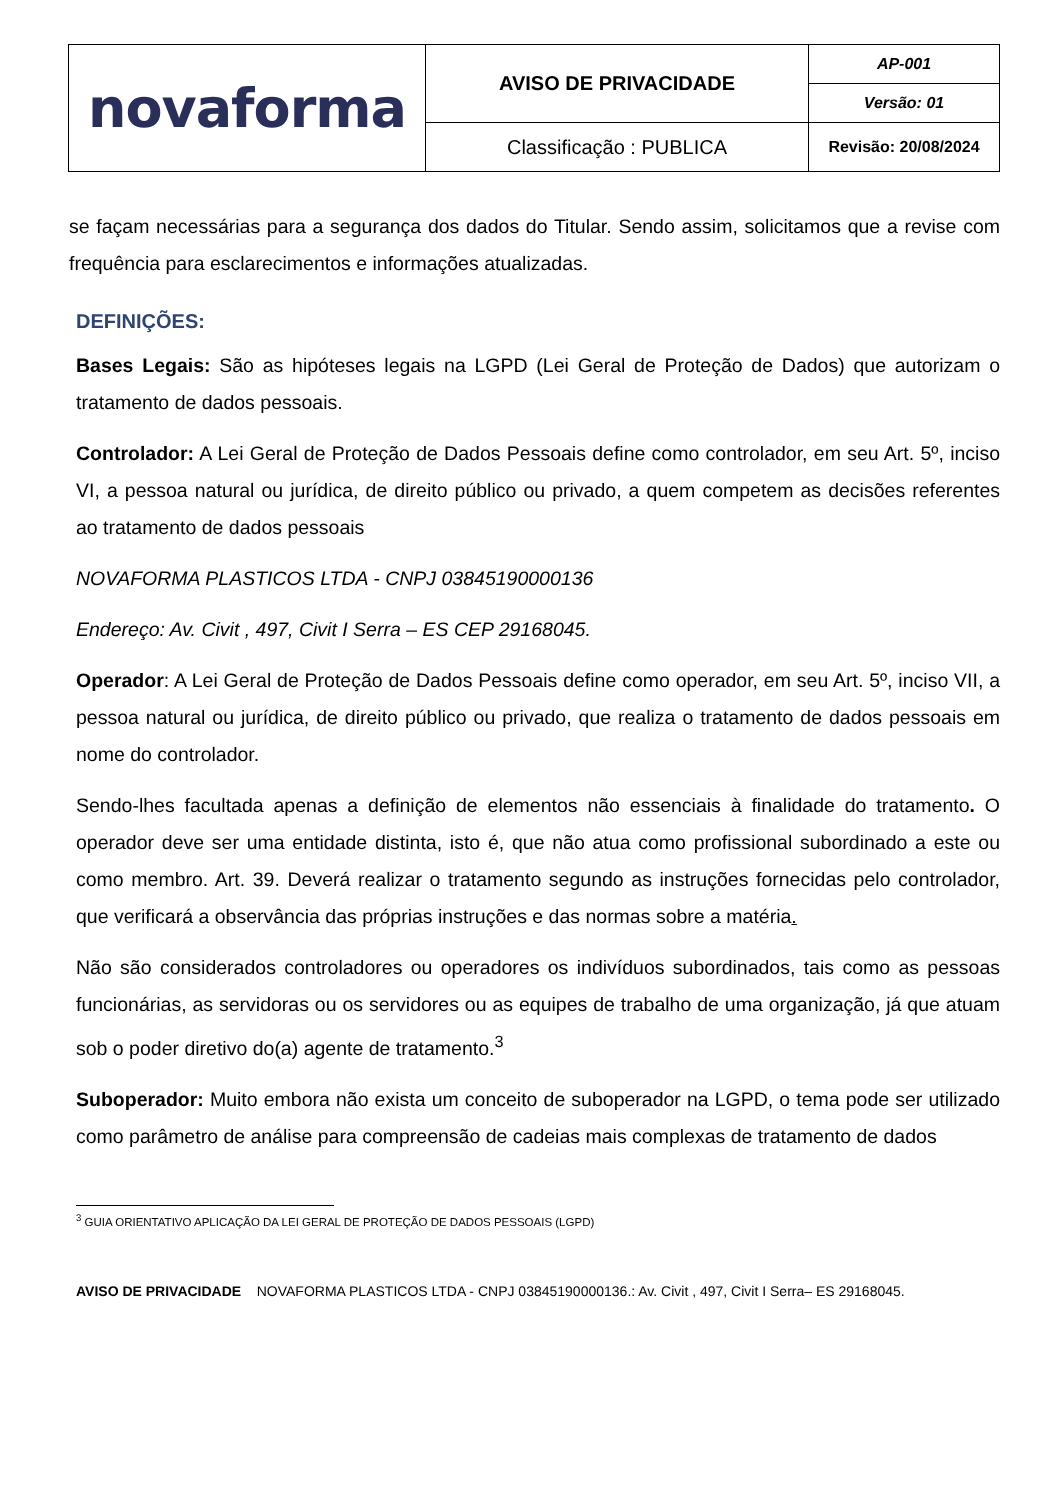| novaforma | AVISO DE PRIVACIDADE | AP-001 |
| | | Versão: 01 |
| | Classificação : PUBLICA | Revisão: 20/08/2024 |
se façam necessárias para a segurança dos dados do Titular. Sendo assim, solicitamos que a revise com frequência para esclarecimentos e informações atualizadas.
DEFINIÇÕES:
Bases Legais: São as hipóteses legais na LGPD (Lei Geral de Proteção de Dados) que autorizam o tratamento de dados pessoais.
Controlador: A Lei Geral de Proteção de Dados Pessoais define como controlador, em seu Art. 5º, inciso VI, a pessoa natural ou jurídica, de direito público ou privado, a quem competem as decisões referentes ao tratamento de dados pessoais
NOVAFORMA PLASTICOS LTDA - CNPJ 03845190000136
Endereço: Av. Civit , 497, Civit I Serra – ES CEP 29168045.
Operador: A Lei Geral de Proteção de Dados Pessoais define como operador, em seu Art. 5º, inciso VII, a pessoa natural ou jurídica, de direito público ou privado, que realiza o tratamento de dados pessoais em nome do controlador.
Sendo-lhes facultada apenas a definição de elementos não essenciais à finalidade do tratamento. O operador deve ser uma entidade distinta, isto é, que não atua como profissional subordinado a este ou como membro. Art. 39. Deverá realizar o tratamento segundo as instruções fornecidas pelo controlador, que verificará a observância das próprias instruções e das normas sobre a matéria.
Não são considerados controladores ou operadores os indivíduos subordinados, tais como as pessoas funcionárias, as servidoras ou os servidores ou as equipes de trabalho de uma organização, já que atuam sob o poder diretivo do(a) agente de tratamento.<sup>3</sup>
Suboperador: Muito embora não exista um conceito de suboperador na LGPD, o tema pode ser utilizado como parâmetro de análise para compreensão de cadeias mais complexas de tratamento de dados
<sup>3</sup> GUIA ORIENTATIVO APLICAÇÃO DA LEI GERAL DE PROTEÇÃO DE DADOS PESSOAIS (LGPD)
AVISO DE PRIVACIDADE NOVAFORMA PLASTICOS LTDA - CNPJ 03845190000136.: Av. Civit , 497, Civit I Serra– ES 29168045.